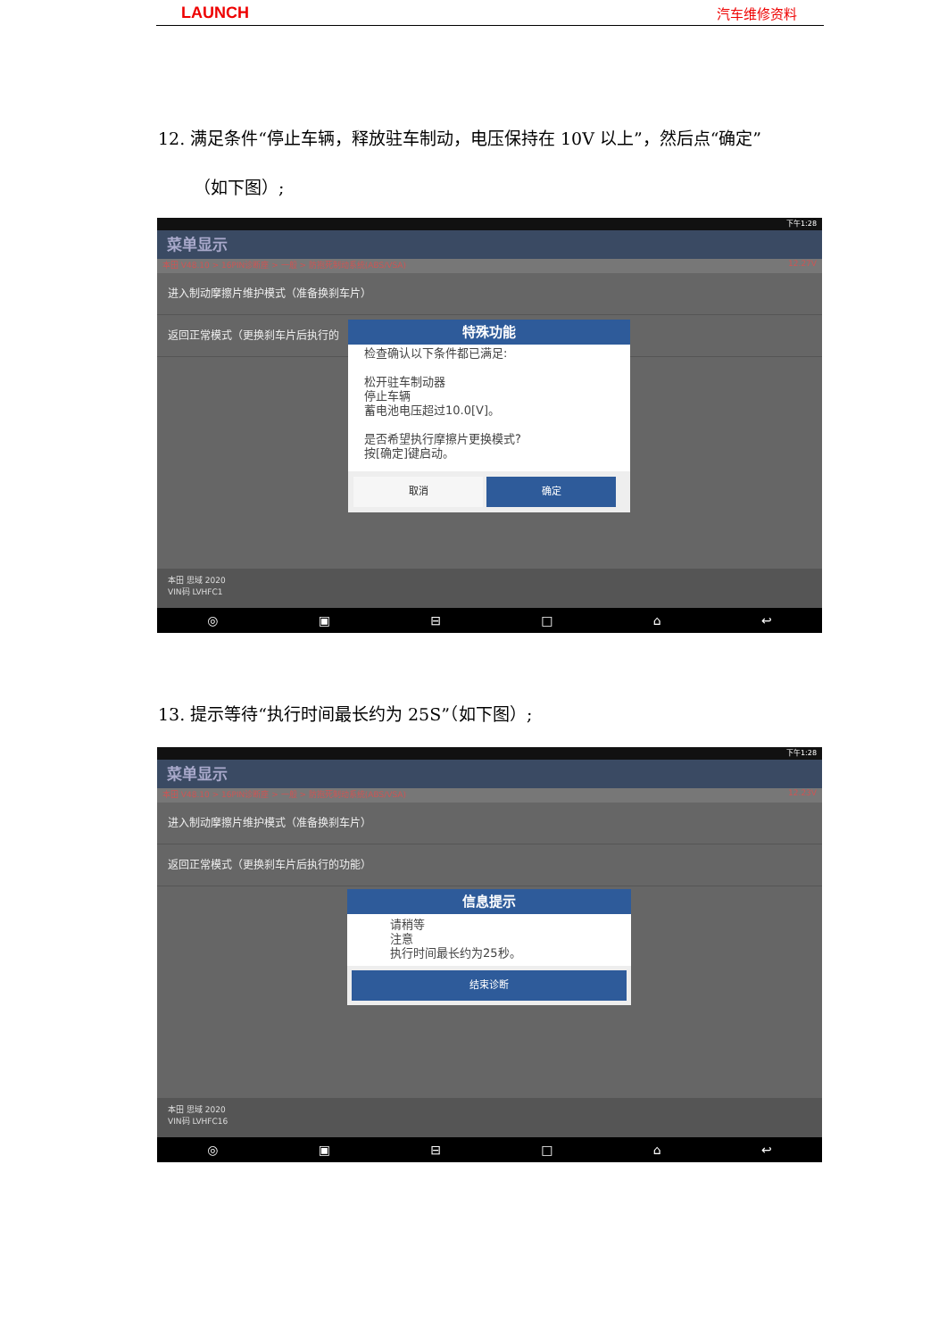LAUNCH 汽车维修资料
12. 满足条件“停止车辆，释放驻车制动，电压保持在 10V 以上”，然后点“确定”
（如下图）;
下午1:28
菜单显示
本田 V48.10 > 16PIN诊断座 > 一般 > 防抱死制动系统(ABS/VSA) 12.27V
进入制动摩擦片维护模式（准备换刹车片）
返回正常模式（更换刹车片后执行的
本田 思域 2020
VIN码 LVHFC1
◎ ▣ ⊟ □ ⌂ ↩
特殊功能
检查确认以下条件都已满足:
松开驻车制动器
停止车辆
蓄电池电压超过10.0[V]。
是否希望执行摩擦片更换模式?
按[确定]键启动。
取消 确定
13. 提示等待“执行时间最长约为 25S”（如下图）;
下午1:28
菜单显示
本田 V48.10 > 16PIN诊断座 > 一般 > 防抱死制动系统(ABS/VSA) 12.23V
进入制动摩擦片维护模式（准备换刹车片）
返回正常模式（更换刹车片后执行的功能）
本田 思域 2020
VIN码 LVHFC16
◎ ▣ ⊟ □ ⌂ ↩
信息提示
请稍等
注意
执行时间最长约为25秒。
结束诊断